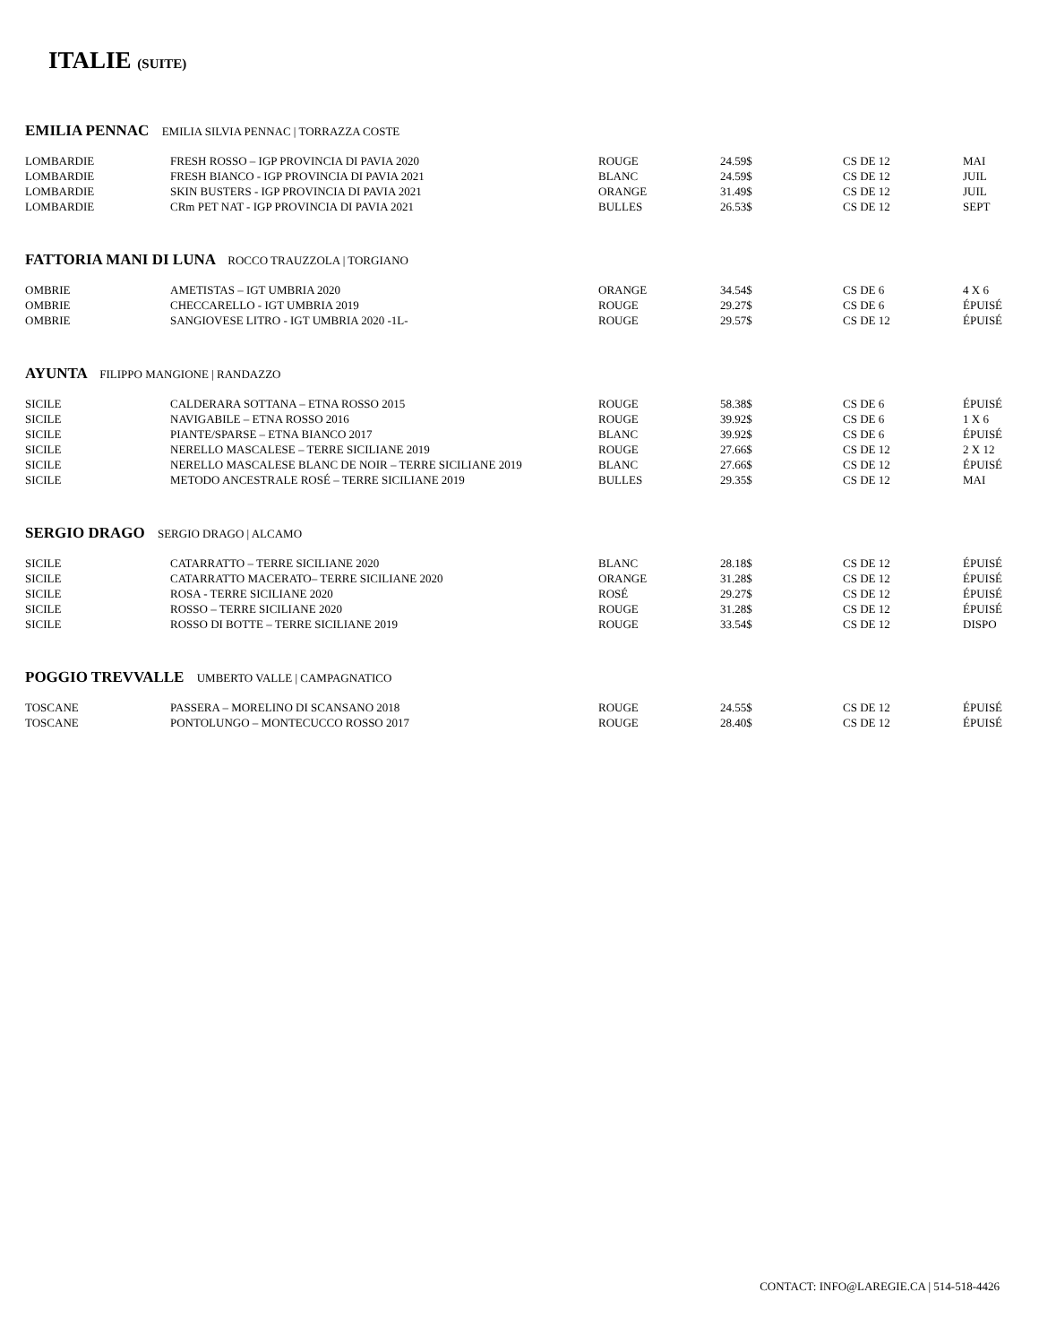ITALIE (SUITE)
EMILIA PENNAC EMILIA SILVIA PENNAC | TORRAZZA COSTE
| LOMBARDIE | FRESH ROSSO – IGP PROVINCIA DI PAVIA 2020 | ROUGE | 24.59$ | CS DE 12 | MAI |
| LOMBARDIE | FRESH BIANCO - IGP PROVINCIA DI PAVIA 2021 | BLANC | 24.59$ | CS DE 12 | JUIL |
| LOMBARDIE | SKIN BUSTERS - IGP PROVINCIA DI PAVIA 2021 | ORANGE | 31.49$ | CS DE 12 | JUIL |
| LOMBARDIE | CRm PET NAT - IGP PROVINCIA DI PAVIA 2021 | BULLES | 26.53$ | CS DE 12 | SEPT |
FATTORIA MANI DI LUNA ROCCO TRAUZZOLA | TORGIANO
| OMBRIE | AMETISTAS – IGT UMBRIA 2020 | ORANGE | 34.54$ | CS DE 6 | 4 X 6 |
| OMBRIE | CHECCARELLO - IGT UMBRIA 2019 | ROUGE | 29.27$ | CS DE 6 | ÉPUISÉ |
| OMBRIE | SANGIOVESE LITRO - IGT UMBRIA 2020 -1L- | ROUGE | 29.57$ | CS DE 12 | ÉPUISÉ |
AYUNTA FILIPPO MANGIONE | RANDAZZO
| SICILE | CALDERARA SOTTANA – ETNA ROSSO 2015 | ROUGE | 58.38$ | CS DE 6 | ÉPUISÉ |
| SICILE | NAVIGABILE – ETNA ROSSO 2016 | ROUGE | 39.92$ | CS DE 6 | 1 X 6 |
| SICILE | PIANTE/SPARSE – ETNA BIANCO 2017 | BLANC | 39.92$ | CS DE 6 | ÉPUISÉ |
| SICILE | NERELLO MASCALESE – TERRE SICILIANE 2019 | ROUGE | 27.66$ | CS DE 12 | 2 X 12 |
| SICILE | NERELLO MASCALESE BLANC DE NOIR – TERRE SICILIANE 2019 | BLANC | 27.66$ | CS DE 12 | ÉPUISÉ |
| SICILE | METODO ANCESTRALE ROSÉ – TERRE SICILIANE 2019 | BULLES | 29.35$ | CS DE 12 | MAI |
SERGIO DRAGO SERGIO DRAGO | ALCAMO
| SICILE | CATARRATTO – TERRE SICILIANE 2020 | BLANC | 28.18$ | CS DE 12 | ÉPUISÉ |
| SICILE | CATARRATTO MACERATO– TERRE SICILIANE 2020 | ORANGE | 31.28$ | CS DE 12 | ÉPUISÉ |
| SICILE | ROSA - TERRE SICILIANE 2020 | ROSÉ | 29.27$ | CS DE 12 | ÉPUISÉ |
| SICILE | ROSSO – TERRE SICILIANE 2020 | ROUGE | 31.28$ | CS DE 12 | ÉPUISÉ |
| SICILE | ROSSO DI BOTTE – TERRE SICILIANE 2019 | ROUGE | 33.54$ | CS DE 12 | DISPO |
POGGIO TREVVALLE UMBERTO VALLE | CAMPAGNATICO
| TOSCANE | PASSERA – MORELINO DI SCANSANO 2018 | ROUGE | 24.55$ | CS DE 12 | ÉPUISÉ |
| TOSCANE | PONTOLUNGO – MONTECUCCO ROSSO 2017 | ROUGE | 28.40$ | CS DE 12 | ÉPUISÉ |
CONTACT: INFO@LAREGIE.CA | 514-518-4426